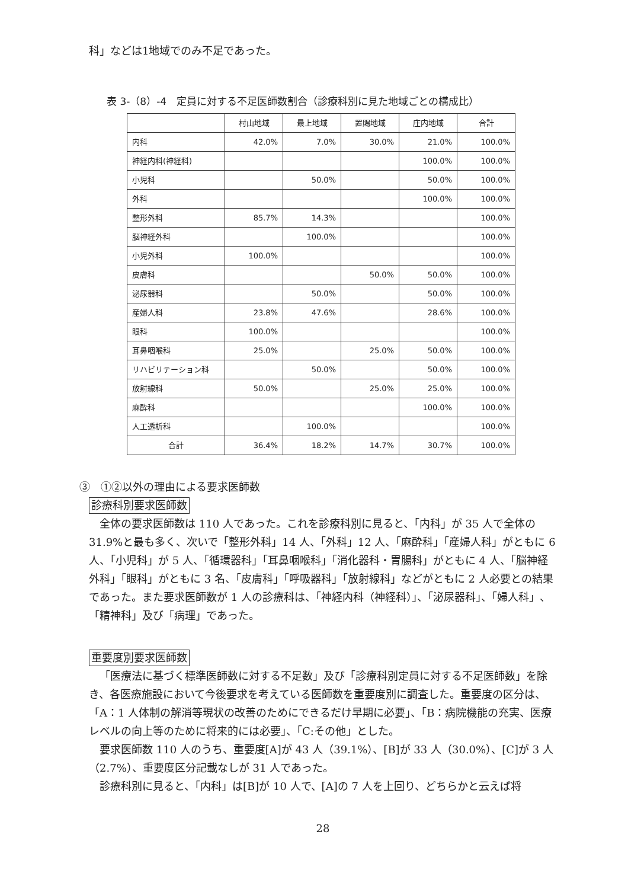科」などは1地域でのみ不足であった。
表 3-（8）-4　定員に対する不足医師数割合（診療科別に見た地域ごとの構成比）
| | 村山地域 | 最上地域 | 置賜地域 | 庄内地域 | 合計 |
| --- | --- | --- | --- | --- | --- |
| 内科 | 42.0% | 7.0% | 30.0% | 21.0% | 100.0% |
| 神経内科(神経科) | | | | 100.0% | 100.0% |
| 小児科 | | 50.0% | | 50.0% | 100.0% |
| 外科 | | | | 100.0% | 100.0% |
| 整形外科 | 85.7% | 14.3% | | | 100.0% |
| 脳神経外科 | | 100.0% | | | 100.0% |
| 小児外科 | 100.0% | | | | 100.0% |
| 皮膚科 | | | 50.0% | 50.0% | 100.0% |
| 泌尿器科 | | 50.0% | | 50.0% | 100.0% |
| 産婦人科 | 23.8% | 47.6% | | 28.6% | 100.0% |
| 眼科 | 100.0% | | | | 100.0% |
| 耳鼻咽喉科 | 25.0% | | 25.0% | 50.0% | 100.0% |
| リハビリテーション科 | | 50.0% | | 50.0% | 100.0% |
| 放射線科 | 50.0% | | 25.0% | 25.0% | 100.0% |
| 麻酔科 | | | | 100.0% | 100.0% |
| 人工透析科 | | 100.0% | | | 100.0% |
| 合計 | 36.4% | 18.2% | 14.7% | 30.7% | 100.0% |
③　①②以外の理由による要求医師数
診療科別要求医師数
全体の要求医師数は 110 人であった。これを診療科別に見ると、「内科」が 35 人で全体の 31.9%と最も多く、次いで「整形外科」14 人、「外科」12 人、「麻酔科」「産婦人科」がともに 6 人、「小児科」が 5 人、「循環器科」「耳鼻咽喉科」「消化器科・胃腸科」がともに 4 人、「脳神経外科」「眼科」がともに 3 名、「皮膚科」「呼吸器科」「放射線科」などがともに 2 人必要との結果であった。また要求医師数が 1 人の診療科は、「神経内科（神経科）」、「泌尿器科」、「婦人科」、「精神科」及び「病理」であった。
重要度別要求医師数
「医療法に基づく標準医師数に対する不足数」及び「診療科別定員に対する不足医師数」を除き、各医療施設において今後要求を考えている医師数を重要度別に調査した。重要度の区分は、「A：1 人体制の解消等現状の改善のためにできるだけ早期に必要」、「B：病院機能の充実、医療レベルの向上等のために将来的には必要」、「C:その他」とした。
要求医師数 110 人のうち、重要度[A]が 43 人（39.1%）、[B]が 33 人（30.0%）、[C]が 3 人（2.7%）、重要度区分記載なしが 31 人であった。
診療科別に見ると、「内科」は[B]が 10 人で、[A]の 7 人を上回り、どちらかと云えば将
28